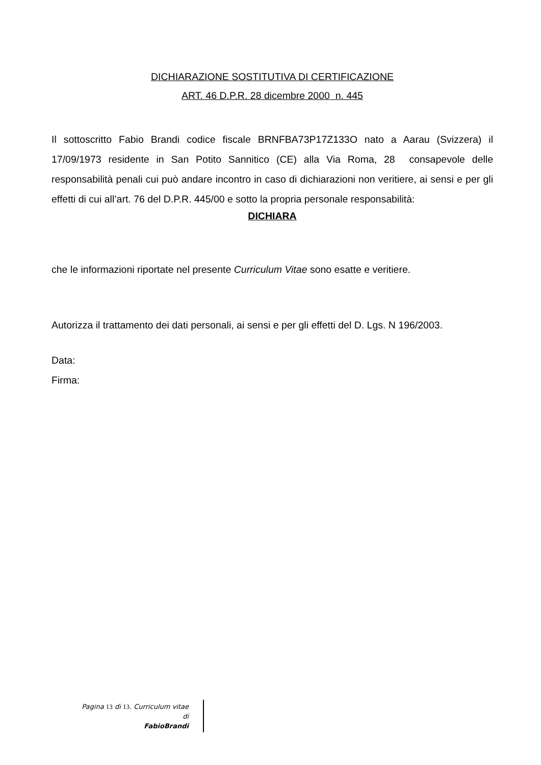DICHIARAZIONE SOSTITUTIVA DI CERTIFICAZIONE
ART. 46 D.P.R. 28 dicembre 2000 n. 445
Il sottoscritto Fabio Brandi codice fiscale BRNFBA73P17Z133O nato a Aarau (Svizzera) il 17/09/1973 residente in San Potito Sannitico (CE) alla Via Roma, 28 consapevole delle responsabilità penali cui può andare incontro in caso di dichiarazioni non veritiere, ai sensi e per gli effetti di cui all’art. 76 del D.P.R. 445/00 e sotto la propria personale responsabilità:
DICHIARA
che le informazioni riportate nel presente Curriculum Vitae sono esatte e veritiere.
Autorizza il trattamento dei dati personali, ai sensi e per gli effetti del D. Lgs. N 196/2003.
Data:
Firma:
Pagina 13 di 13. Curriculum vitae
di
FabioBrandi